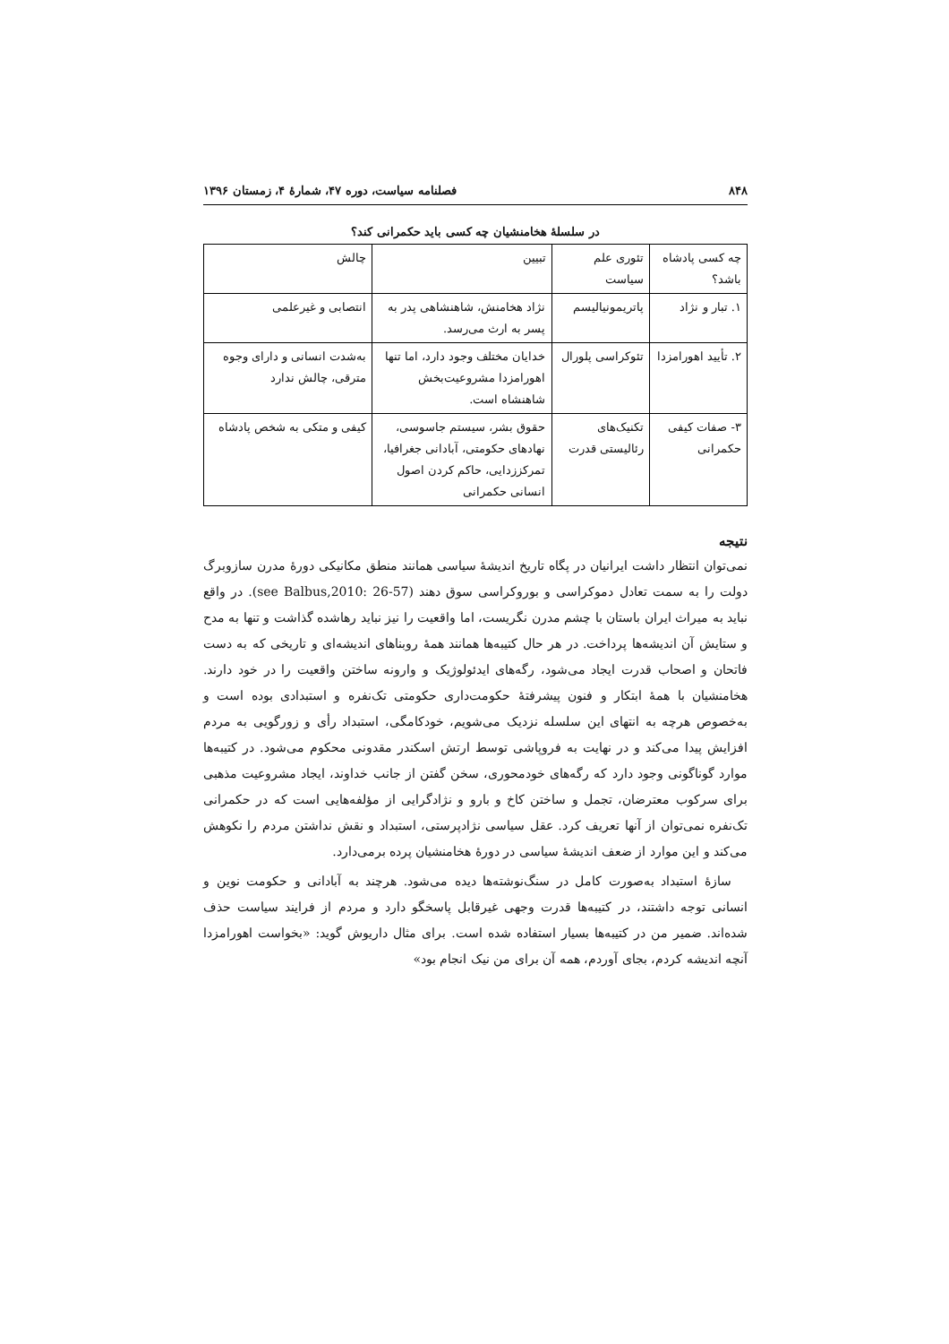۸۴۸ فصلنامه سیاست، دوره ۴۷، شمارهٔ ۴، زمستان ۱۳۹۶
در سلسلهٔ هخامنشیان چه کسی باید حکمرانی کند؟
| چه کسی پادشاه باشد؟ | تئوری علم سیاست | تبیین | چالش |
| --- | --- | --- | --- |
| ۱. تبار و نژاد | پاتریمونیالیسم | نژاد هخامنش، شاهنشاهی پدر به پسر به ارث می‌رسد. | انتصابی و غیرعلمی |
| ۲. تأیید اهورامزدا | تئوکراسی پلورال | خدایان مختلف وجود دارد، اما تنها اهورامزدا مشروعیت‌بخش شاهنشاه است. | به‌شدت انسانی و دارای وجوه مترقی، چالش ندارد |
| ۳- صفات کیفی حکمرانی | تکنیک‌های رئالیستی قدرت | حقوق بشر، سیستم جاسوسی، نهادهای حکومتی، آبادانی جغرافیا، تمرکززدایی، حاکم کردن اصول انسانی حکمرانی | کیفی و متکی به شخص پادشاه |
نتیجه
نمی‌توان انتظار داشت ایرانیان در پگاه تاریخ اندیشهٔ سیاسی همانند منطق مکانیکی دورهٔ مدرن سازوبرگ دولت را به سمت تعادل دموکراسی و بوروکراسی سوق دهند (see Balbus,2010: 26-57). در واقع نباید به میراث ایران باستان با چشم مدرن نگریست، اما واقعیت را نیز نباید رهاشده گذاشت و تنها به مدح و ستایش آن اندیشه‌ها پرداخت. در هر حال کتیبه‌ها همانند همهٔ روبناهای اندیشه‌ای و تاریخی که به دست فاتحان و اصحاب قدرت ایجاد می‌شود، رگه‌های ایدئولوژیک و وارونه ساختن واقعیت را در خود دارند. هخامنشیان با همهٔ ابتکار و فنون پیشرفتهٔ حکومت‌داری حکومتی تک‌نفره و استبدادی بوده است و به‌خصوص هرچه به انتهای این سلسله نزدیک می‌شویم، خودکامگی، استبداد رأی و زورگویی به مردم افزایش پیدا می‌کند و در نهایت به فروپاشی توسط ارتش اسکندر مقدونی محکوم می‌شود. در کتیبه‌ها موارد گوناگونی وجود دارد که رگه‌های خودمحوری، سخن گفتن از جانب خداوند، ایجاد مشروعیت مذهبی برای سرکوب معترضان، تجمل و ساختن کاخ و بارو و نژادگرایی از مؤلفه‌هایی است که در حکمرانی تک‌نفره نمی‌توان از آنها تعریف کرد. عقل سیاسی نژادپرستی، استبداد و نقش نداشتن مردم را نکوهش می‌کند و این موارد از ضعف اندیشهٔ سیاسی در دورهٔ هخامنشیان پرده برمی‌دارد.
سازهٔ استبداد به‌صورت کامل در سنگ‌نوشته‌ها دیده می‌شود. هرچند به آبادانی و حکومت نوین و انسانی توجه داشتند، در کتیبه‌ها قدرت وجهی غیرقابل پاسخگو دارد و مردم از فرایند سیاست حذف شده‌اند. ضمیر من در کتیبه‌ها بسیار استفاده شده است. برای مثال داریوش گوید: «بخواست اهورامزدا آنچه اندیشه کردم، بجای آوردم، همه آن برای من نیک انجام بود»